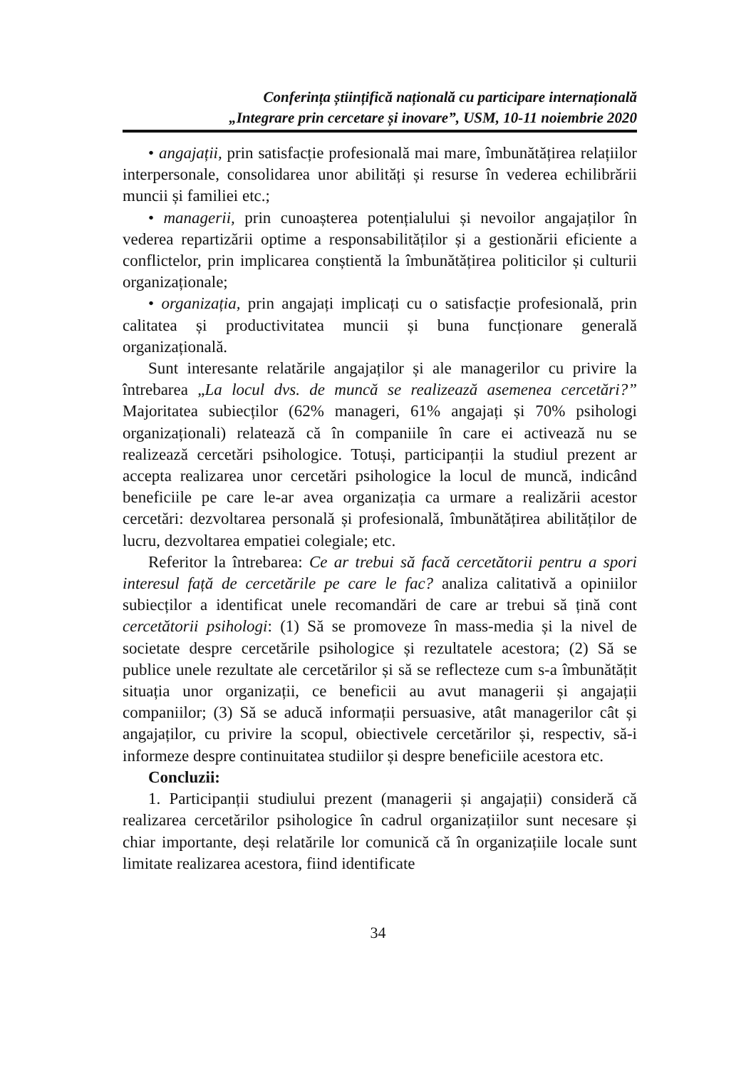Conferința științifică națională cu participare internațională
„Integrare prin cercetare și inovare”, USM, 10-11 noiembrie 2020
• angajații, prin satisfacție profesională mai mare, îmbunătățirea relațiilor interpersonale, consolidarea unor abilități și resurse în vederea echilibrării muncii și familiei etc.;
• managerii, prin cunoașterea potențialului și nevoilor angajaților în vederea repartizării optime a responsabilităților și a gestionării eficiente a conflictelor, prin implicarea conștientă la îmbunătățirea politicilor și culturii organizaționale;
• organizația, prin angajați implicați cu o satisfacție profesională, prin calitatea și productivitatea muncii și buna funcționare generală organizațională.
Sunt interesante relatările angajaților și ale managerilor cu privire la întrebarea „La locul dvs. de muncă se realizează asemenea cercetări?” Majoritatea subiecților (62% manageri, 61% angajați și 70% psihologi organizaționali) relatează că în companiile în care ei activează nu se realizează cercetări psihologice. Totuși, participanții la studiul prezent ar accepta realizarea unor cercetări psihologice la locul de muncă, indicând beneficiile pe care le-ar avea organizația ca urmare a realizării acestor cercetări: dezvoltarea personală și profesională, îmbunătățirea abilităților de lucru, dezvoltarea empatiei colegiale; etc.
Referitor la întrebarea: Ce ar trebui să facă cercetătorii pentru a spori interesul față de cercetările pe care le fac? analiza calitativă a opiniilor subiecților a identificat unele recomandări de care ar trebui să țină cont cercetătorii psihologi: (1) Să se promoveze în mass-media și la nivel de societate despre cercetările psihologice și rezultatele acestora; (2) Să se publice unele rezultate ale cercetărilor și să se reflecteze cum s-a îmbunătățit situația unor organizații, ce beneficii au avut managerii și angajații companiilor; (3) Să se aducă informații persuasive, atât managerilor cât și angajaților, cu privire la scopul, obiectivele cercetărilor și, respectiv, să-i informeze despre continuitatea studiilor și despre beneficiile acestora etc.
Concluzii:
1. Participanții studiului prezent (managerii și angajații) consideră că realizarea cercetărilor psihologice în cadrul organizațiilor sunt necesare și chiar importante, deși relatările lor comunică că în organizațiile locale sunt limitate realizarea acestora, fiind identificate
34